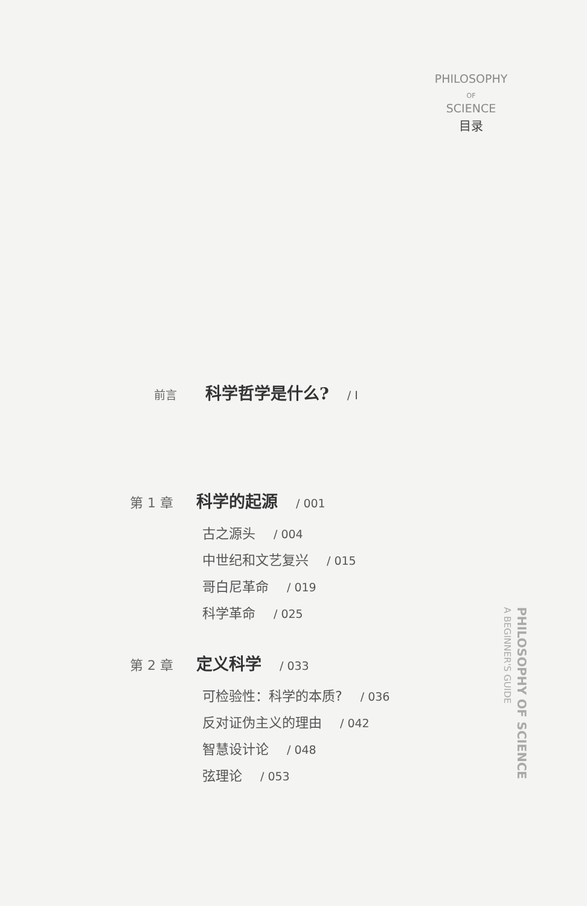PHILOSOPHY
OF
SCIENCE
目录
前言
科学哲学是什么?
/ I
第 1 章
科学的起源
/ 001
古之源头 / 004
中世纪和文艺复兴 / 015
哥白尼革命 / 019
科学革命 / 025
第 2 章
定义科学
/ 033
可检验性：科学的本质? / 036
反对证伪主义的理由 / 042
智慧设计论 / 048
弦理论 / 053
PHILOSOPHY OF SCIENCE
A BEGINNER'S GUIDE